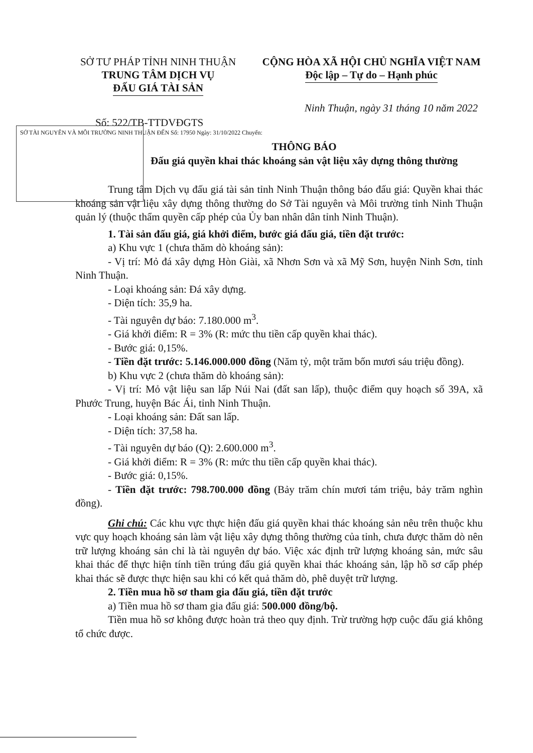SỞ TƯ PHÁP TỈNH NINH THUẬN
TRUNG TÂM DỊCH VỤ
ĐẤU GIÁ TÀI SẢN
CỘNG HÒA XÃ HỘI CHỦ NGHĨA VIỆT NAM
Độc lập – Tự do – Hạnh phúc
Ninh Thuận, ngày 31 tháng 10 năm 2022
Số: 522/TB-TTDVĐGTS
SỞ TÀI NGUYÊN VÀ MÔI TRƯỜNG NINH THUẬN ĐẾN Số: 17950 Ngày: 31/10/2022 Chuyển:
THÔNG BÁO
Đấu giá quyền khai thác khoáng sản vật liệu xây dựng thông thường
Trung tâm Dịch vụ đấu giá tài sản tỉnh Ninh Thuận thông báo đấu giá: Quyền khai thác khoáng sản vật liệu xây dựng thông thường do Sở Tài nguyên và Môi trường tỉnh Ninh Thuận quản lý (thuộc thẩm quyền cấp phép của Ủy ban nhân dân tỉnh Ninh Thuận).
1. Tài sản đấu giá, giá khởi điểm, bước giá đấu giá, tiền đặt trước:
a) Khu vực 1 (chưa thăm dò khoáng sản):
- Vị trí: Mỏ đá xây dựng Hòn Giài, xã Nhơn Sơn và xã Mỹ Sơn, huyện Ninh Sơn, tỉnh Ninh Thuận.
- Loại khoáng sản: Đá xây dựng.
- Diện tích: 35,9 ha.
- Tài nguyên dự báo: 7.180.000 m<sup>3</sup>.
- Giá khởi điểm: R = 3% (R: mức thu tiền cấp quyền khai thác).
- Bước giá: 0,15%.
- Tiền đặt trước: 5.146.000.000 đồng (Năm tỷ, một trăm bốn mươi sáu triệu đồng).
b) Khu vực 2 (chưa thăm dò khoáng sản):
- Vị trí: Mỏ vật liệu san lấp Núi Nai (đất san lấp), thuộc điểm quy hoạch số 39A, xã Phước Trung, huyện Bác Ái, tỉnh Ninh Thuận.
- Loại khoáng sản: Đất san lấp.
- Diện tích: 37,58 ha.
- Tài nguyên dự báo (Q): 2.600.000 m<sup>3</sup>.
- Giá khởi điểm: R = 3% (R: mức thu tiền cấp quyền khai thác).
- Bước giá: 0,15%.
- Tiền đặt trước: 798.700.000 đồng (Bảy trăm chín mươi tám triệu, bảy trăm nghìn đồng).
Ghi chú: Các khu vực thực hiện đấu giá quyền khai thác khoáng sản nêu trên thuộc khu vực quy hoạch khoáng sản làm vật liệu xây dựng thông thường của tỉnh, chưa được thăm dò nên trữ lượng khoáng sản chỉ là tài nguyên dự báo. Việc xác định trữ lượng khoáng sản, mức sâu khai thác để thực hiện tính tiền trúng đấu giá quyền khai thác khoáng sản, lập hồ sơ cấp phép khai thác sẽ được thực hiện sau khi có kết quả thăm dò, phê duyệt trữ lượng.
2. Tiền mua hồ sơ tham gia đấu giá, tiền đặt trước
a) Tiền mua hồ sơ tham gia đấu giá: 500.000 đồng/bộ.
Tiền mua hồ sơ không được hoàn trả theo quy định. Trừ trường hợp cuộc đấu giá không tổ chức được.